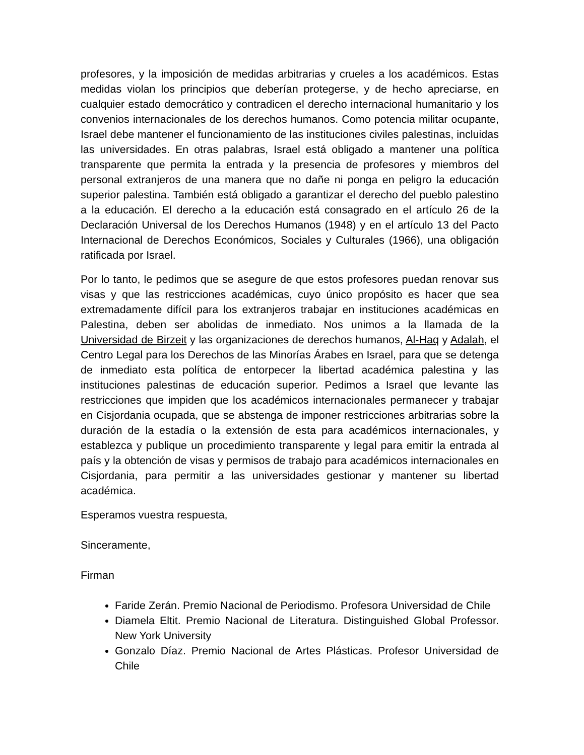profesores, y la imposición de medidas arbitrarias y crueles a los académicos. Estas medidas violan los principios que deberían protegerse, y de hecho apreciarse, en cualquier estado democrático y contradicen el derecho internacional humanitario y los convenios internacionales de los derechos humanos. Como potencia militar ocupante, Israel debe mantener el funcionamiento de las instituciones civiles palestinas, incluidas las universidades. En otras palabras, Israel está obligado a mantener una política transparente que permita la entrada y la presencia de profesores y miembros del personal extranjeros de una manera que no dañe ni ponga en peligro la educación superior palestina. También está obligado a garantizar el derecho del pueblo palestino a la educación. El derecho a la educación está consagrado en el artículo 26 de la Declaración Universal de los Derechos Humanos (1948) y en el artículo 13 del Pacto Internacional de Derechos Económicos, Sociales y Culturales (1966), una obligación ratificada por Israel.
Por lo tanto, le pedimos que se asegure de que estos profesores puedan renovar sus visas y que las restricciones académicas, cuyo único propósito es hacer que sea extremadamente difícil para los extranjeros trabajar en instituciones académicas en Palestina, deben ser abolidas de inmediato. Nos unimos a la llamada de la Universidad de Birzeit y las organizaciones de derechos humanos, Al-Haq y Adalah, el Centro Legal para los Derechos de las Minorías Árabes en Israel, para que se detenga de inmediato esta política de entorpecer la libertad académica palestina y las instituciones palestinas de educación superior. Pedimos a Israel que levante las restricciones que impiden que los académicos internacionales permanecer y trabajar en Cisjordania ocupada, que se abstenga de imponer restricciones arbitrarias sobre la duración de la estadía o la extensión de esta para académicos internacionales, y establezca y publique un procedimiento transparente y legal para emitir la entrada al país y la obtención de visas y permisos de trabajo para académicos internacionales en Cisjordania, para permitir a las universidades gestionar y mantener su libertad académica.
Esperamos vuestra respuesta,
Sinceramente,
Firman
Faride Zerán. Premio Nacional de Periodismo. Profesora Universidad de Chile
Diamela Eltit. Premio Nacional de Literatura. Distinguished Global Professor. New York University
Gonzalo Díaz. Premio Nacional de Artes Plásticas. Profesor Universidad de Chile